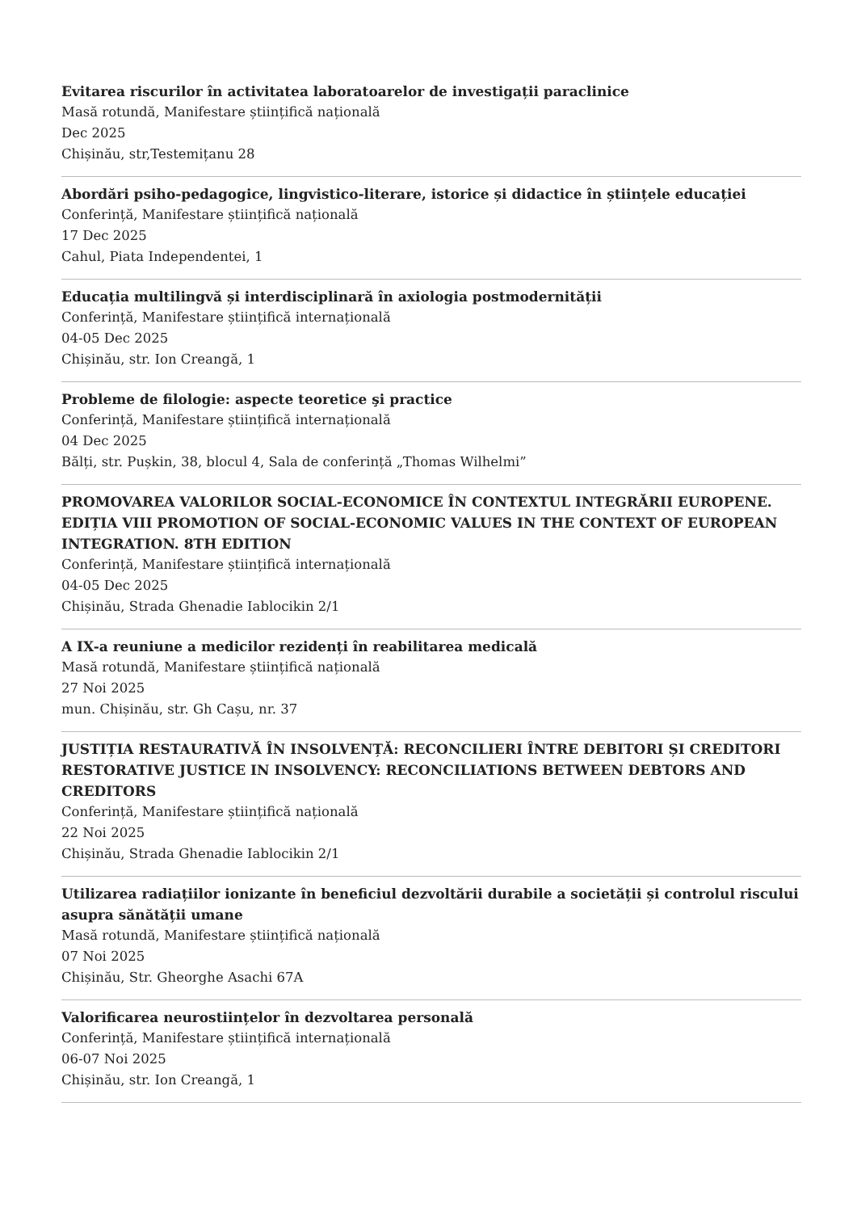Evitarea riscurilor în activitatea laboratoarelor de investigații paraclinice
Masă rotundă, Manifestare științifică națională
Dec 2025
Chișinău, str,Testemițanu 28
Abordări psiho-pedagogice, lingvistico-literare, istorice și didactice în științele educației
Conferință, Manifestare științifică națională
17 Dec 2025
Cahul, Piata Independentei, 1
Educația multilingvă și interdisciplinară în axiologia postmodernității
Conferință, Manifestare științifică internațională
04-05 Dec 2025
Chișinău, str. Ion Creangă, 1
Probleme de filologie: aspecte teoretice şi practice
Conferință, Manifestare științifică internațională
04 Dec 2025
Bălți, str. Pușkin, 38, blocul 4, Sala de conferință „Thomas Wilhelmi”
PROMOVAREA VALORILOR SOCIAL-ECONOMICE ÎN CONTEXTUL INTEGRĂRII EUROPENE. EDIȚIA VIII PROMOTION OF SOCIAL-ECONOMIC VALUES IN THE CONTEXT OF EUROPEAN INTEGRATION. 8TH EDITION
Conferință, Manifestare științifică internațională
04-05 Dec 2025
Chișinău, Strada Ghenadie Iablocikin 2/1
A IX-a reuniune a medicilor rezidenți în reabilitarea medicală
Masă rotundă, Manifestare științifică națională
27 Noi 2025
mun. Chișinău, str. Gh Cașu, nr. 37
JUSTIȚIA RESTAURATIVĂ ÎN INSOLVENȚĂ: RECONCILIERI ÎNTRE DEBITORI ȘI CREDITORI RESTORATIVE JUSTICE IN INSOLVENCY: RECONCILIATIONS BETWEEN DEBTORS AND CREDITORS
Conferință, Manifestare științifică națională
22 Noi 2025
Chișinău, Strada Ghenadie Iablocikin 2/1
Utilizarea radiațiilor ionizante în beneficiul dezvoltării durabile a societății și controlul riscului asupra sănătății umane
Masă rotundă, Manifestare științifică națională
07 Noi 2025
Chișinău, Str. Gheorghe Asachi 67A
Valorificarea neurostiințelor în dezvoltarea personală
Conferință, Manifestare științifică internațională
06-07 Noi 2025
Chișinău, str. Ion Creangă, 1